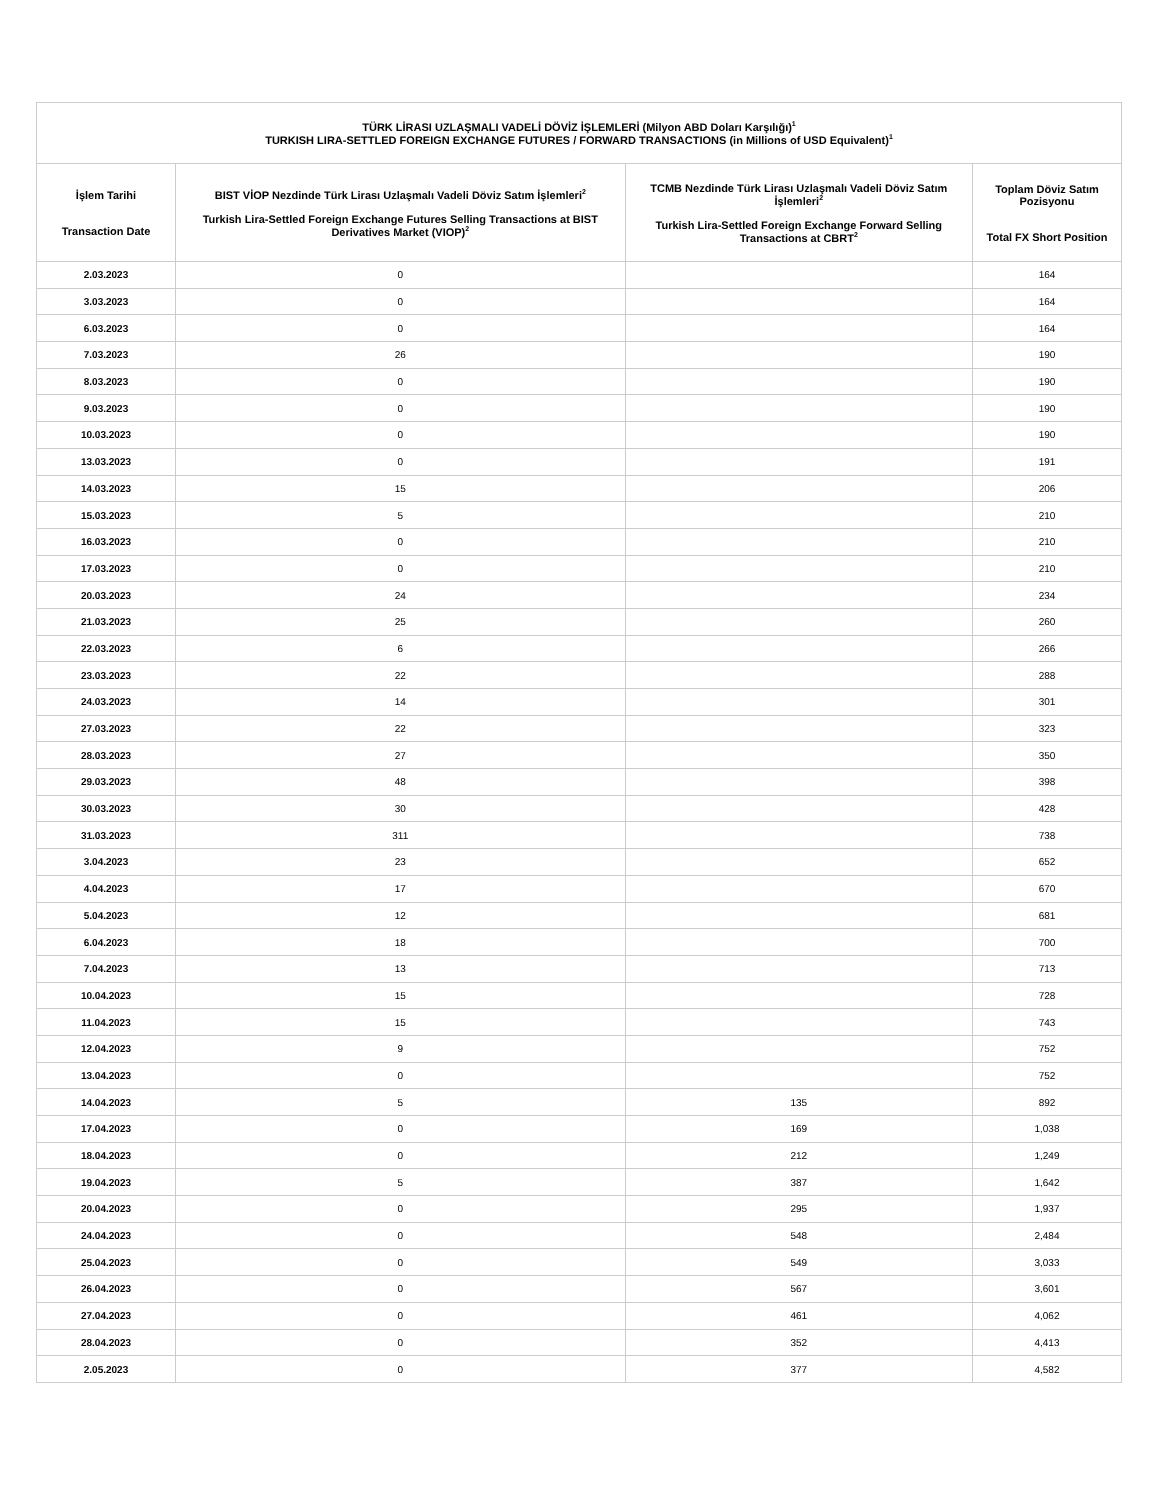| TÜRK LİRASI UZLAŞMALI VADELİ DÖVİZ İŞLEMLERİ (Milyon ABD Doları Karşılığı)<sup>1</sup> TURKISH LIRA-SETTLED FOREIGN EXCHANGE FUTURES / FORWARD TRANSACTIONS (in Millions of USD Equivalent)<sup>1</sup> | | | |
| --- | --- | --- | --- |
| İşlem Tarihi Transaction Date | BIST VİOP Nezdinde Türk Lirası Uzlaşmalı Vadeli Döviz Satım İşlemleri<sup>2</sup> Turkish Lira-Settled Foreign Exchange Futures Selling Transactions at BIST Derivatives Market (VIOP)<sup>2</sup> | TCMB Nezdinde Türk Lirası Uzlaşmalı Vadeli Döviz Satım İşlemleri<sup>2</sup> Turkish Lira-Settled Foreign Exchange Forward Selling Transactions at CBRT<sup>2</sup> | Toplam Döviz Satım Pozisyonu Total FX Short Position |
| 2.03.2023 | 0 | | 164 |
| 3.03.2023 | 0 | | 164 |
| 6.03.2023 | 0 | | 164 |
| 7.03.2023 | 26 | | 190 |
| 8.03.2023 | 0 | | 190 |
| 9.03.2023 | 0 | | 190 |
| 10.03.2023 | 0 | | 190 |
| 13.03.2023 | 0 | | 191 |
| 14.03.2023 | 15 | | 206 |
| 15.03.2023 | 5 | | 210 |
| 16.03.2023 | 0 | | 210 |
| 17.03.2023 | 0 | | 210 |
| 20.03.2023 | 24 | | 234 |
| 21.03.2023 | 25 | | 260 |
| 22.03.2023 | 6 | | 266 |
| 23.03.2023 | 22 | | 288 |
| 24.03.2023 | 14 | | 301 |
| 27.03.2023 | 22 | | 323 |
| 28.03.2023 | 27 | | 350 |
| 29.03.2023 | 48 | | 398 |
| 30.03.2023 | 30 | | 428 |
| 31.03.2023 | 311 | | 738 |
| 3.04.2023 | 23 | | 652 |
| 4.04.2023 | 17 | | 670 |
| 5.04.2023 | 12 | | 681 |
| 6.04.2023 | 18 | | 700 |
| 7.04.2023 | 13 | | 713 |
| 10.04.2023 | 15 | | 728 |
| 11.04.2023 | 15 | | 743 |
| 12.04.2023 | 9 | | 752 |
| 13.04.2023 | 0 | | 752 |
| 14.04.2023 | 5 | 135 | 892 |
| 17.04.2023 | 0 | 169 | 1,038 |
| 18.04.2023 | 0 | 212 | 1,249 |
| 19.04.2023 | 5 | 387 | 1,642 |
| 20.04.2023 | 0 | 295 | 1,937 |
| 24.04.2023 | 0 | 548 | 2,484 |
| 25.04.2023 | 0 | 549 | 3,033 |
| 26.04.2023 | 0 | 567 | 3,601 |
| 27.04.2023 | 0 | 461 | 4,062 |
| 28.04.2023 | 0 | 352 | 4,413 |
| 2.05.2023 | 0 | 377 | 4,582 |